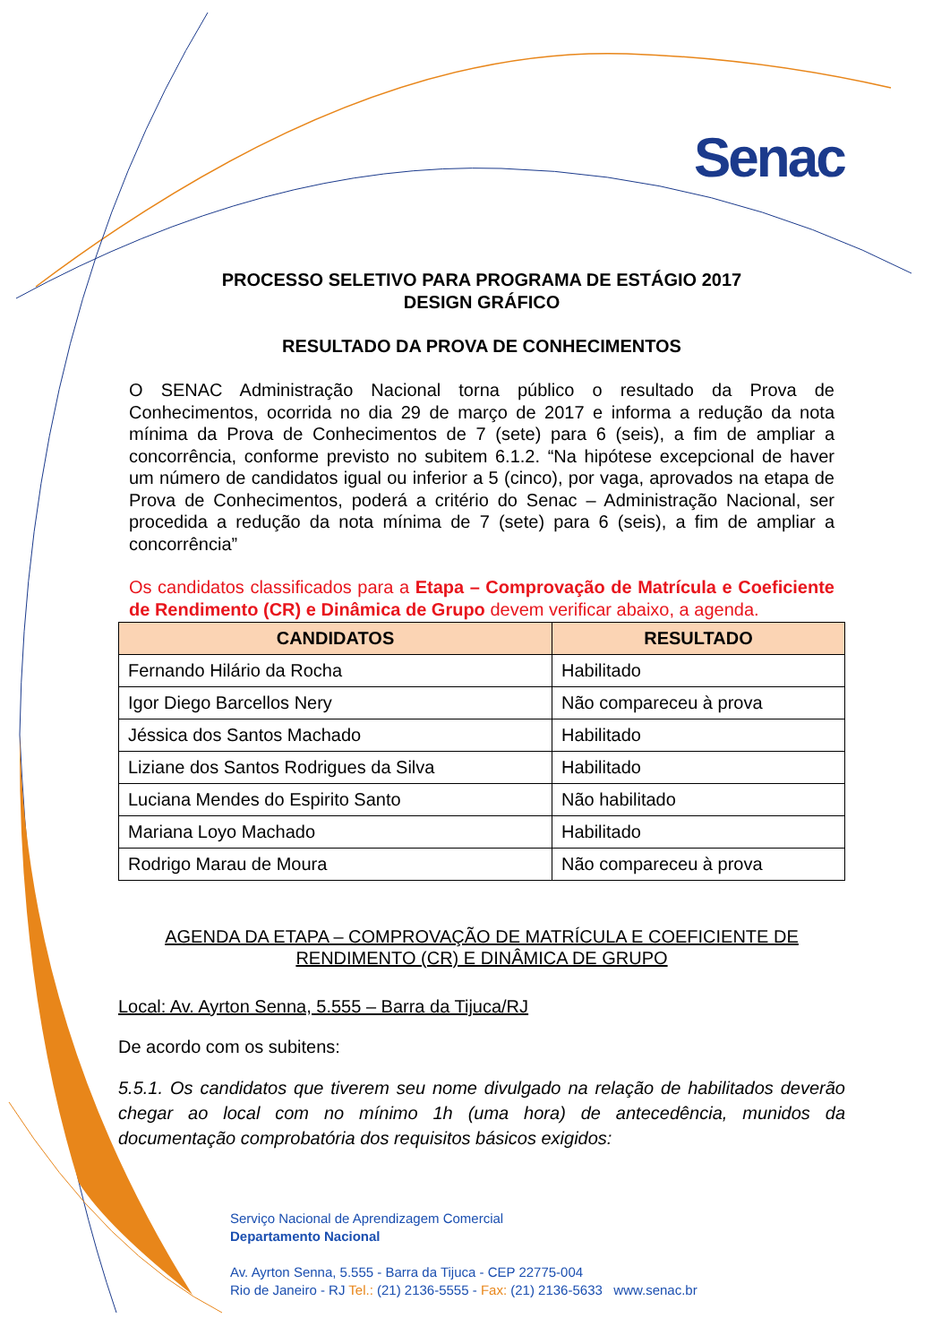Senac
PROCESSO SELETIVO PARA PROGRAMA DE ESTÁGIO 2017
DESIGN GRÁFICO
RESULTADO DA PROVA DE CONHECIMENTOS
O SENAC Administração Nacional torna público o resultado da Prova de Conhecimentos, ocorrida no dia 29 de março de 2017 e informa a redução da nota mínima da Prova de Conhecimentos de 7 (sete) para 6 (seis), a fim de ampliar a concorrência, conforme previsto no subitem 6.1.2. “Na hipótese excepcional de haver um número de candidatos igual ou inferior a 5 (cinco), por vaga, aprovados na etapa de Prova de Conhecimentos, poderá a critério do Senac – Administração Nacional, ser procedida a redução da nota mínima de 7 (sete) para 6 (seis), a fim de ampliar a concorrência”
Os candidatos classificados para a Etapa – Comprovação de Matrícula e Coeficiente de Rendimento (CR) e Dinâmica de Grupo devem verificar abaixo, a agenda.
| CANDIDATOS | RESULTADO |
| --- | --- |
| Fernando Hilário da Rocha | Habilitado |
| Igor Diego Barcellos Nery | Não compareceu à prova |
| Jéssica dos Santos Machado | Habilitado |
| Liziane dos Santos Rodrigues da Silva | Habilitado |
| Luciana Mendes do Espirito Santo | Não habilitado |
| Mariana Loyo Machado | Habilitado |
| Rodrigo Marau de Moura | Não compareceu à prova |
AGENDA DA ETAPA – COMPROVAÇÃO DE MATRÍCULA E COEFICIENTE DE RENDIMENTO (CR) E DINÂMICA DE GRUPO
Local: Av. Ayrton Senna, 5.555 – Barra da Tijuca/RJ
De acordo com os subitens:
5.5.1. Os candidatos que tiverem seu nome divulgado na relação de habilitados deverão chegar ao local com no mínimo 1h (uma hora) de antecedência, munidos da documentação comprobatória dos requisitos básicos exigidos:
Serviço Nacional de Aprendizagem Comercial
Departamento Nacional
Av. Ayrton Senna, 5.555 - Barra da Tijuca - CEP 22775-004
Rio de Janeiro - RJ Tel.: (21) 2136-5555 - Fax: (21) 2136-5633 www.senac.br